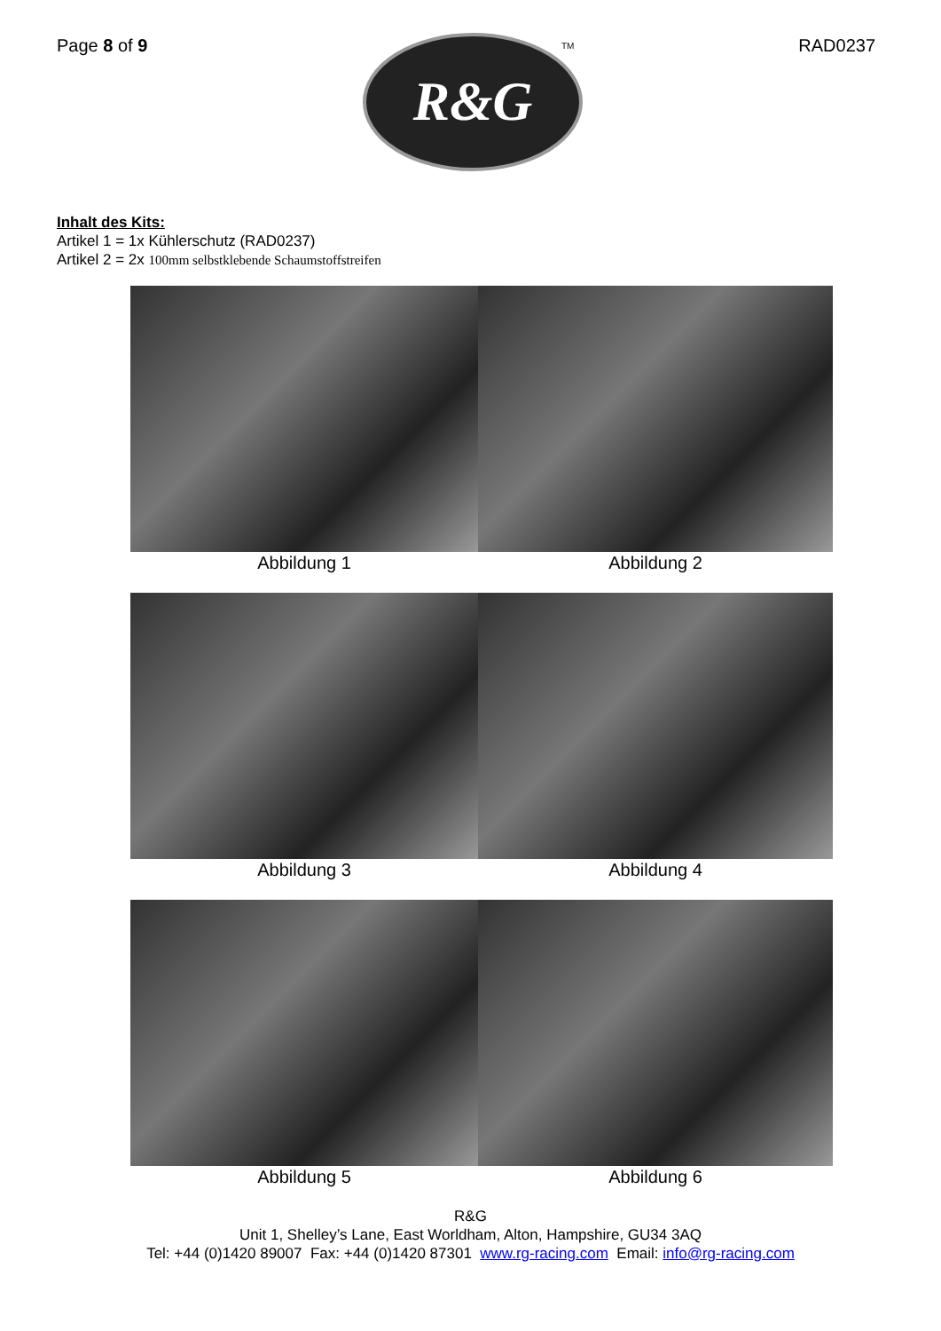Page 8 of 9
R&G
TM
RAD0237
Inhalt des Kits:
Artikel 1 = 1x Kühlerschutz (RAD0237)
Artikel 2 = 2x 100mm selbstklebende Schaumstoffstreifen
Abbildung 1
Abbildung 2
Abbildung 3
Abbildung 4
Abbildung 5
Abbildung 6
R&G
Unit 1, Shelley’s Lane, East Worldham, Alton, Hampshire, GU34 3AQ
Tel: +44 (0)1420 89007 Fax: +44 (0)1420 87301 www.rg-racing.com Email: info@rg-racing.com